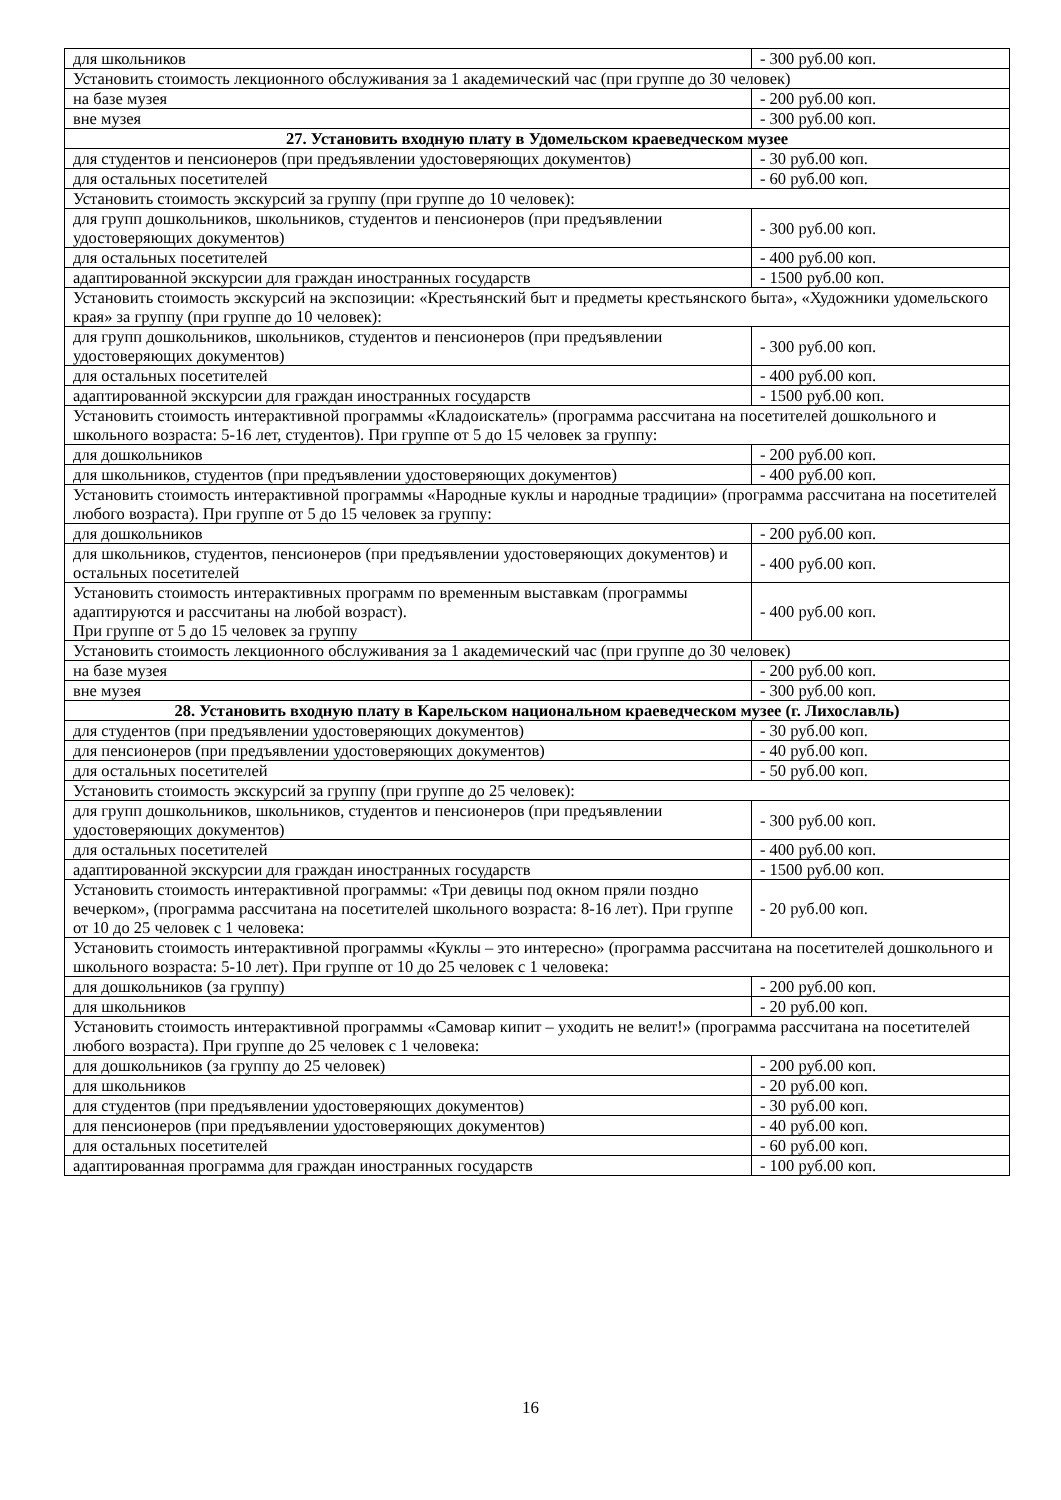| для школьников | - 300 руб.00 коп. |
| Установить стоимость лекционного обслуживания за 1 академический час (при группе до 30 человек) | |
| на базе музея | - 200 руб.00 коп. |
| вне музея | - 300 руб.00 коп. |
| 27. Установить входную плату в Удомельском краеведческом музее | |
| для студентов и пенсионеров (при предъявлении удостоверяющих документов) | - 30 руб.00 коп. |
| для остальных посетителей | - 60 руб.00 коп. |
| Установить стоимость экскурсий за группу (при группе до 10 человек): | |
| для групп дошкольников, школьников, студентов и пенсионеров (при предъявлении удостоверяющих документов) | - 300 руб.00 коп. |
| для остальных посетителей | - 400 руб.00 коп. |
| адаптированной экскурсии для граждан иностранных государств | - 1500 руб.00 коп. |
| Установить стоимость экскурсий на экспозиции: «Крестьянский быт и предметы крестьянского быта», «Художники удомельского края» за группу (при группе до 10 человек): | |
| для групп дошкольников, школьников, студентов и пенсионеров (при предъявлении удостоверяющих документов) | - 300 руб.00 коп. |
| для остальных посетителей | - 400 руб.00 коп. |
| адаптированной экскурсии для граждан иностранных государств | - 1500 руб.00 коп. |
| Установить стоимость интерактивной программы «Кладоискатель» (программа рассчитана на посетителей дошкольного и школьного возраста: 5-16 лет, студентов). При группе от 5 до 15 человек за группу: | |
| для дошкольников | - 200 руб.00 коп. |
| для школьников, студентов (при предъявлении удостоверяющих документов) | - 400 руб.00 коп. |
| Установить стоимость интерактивной программы «Народные куклы и народные традиции» (программа рассчитана на посетителей любого возраста). При группе от 5 до 15 человек за группу: | |
| для дошкольников | - 200 руб.00 коп. |
| для школьников, студентов, пенсионеров (при предъявлении удостоверяющих документов) и остальных посетителей | - 400 руб.00 коп. |
| Установить стоимость интерактивных программ по временным выставкам (программы адаптируются и рассчитаны на любой возраст). При группе от 5 до 15 человек за группу | - 400 руб.00 коп. |
| Установить стоимость лекционного обслуживания за 1 академический час (при группе до 30 человек) | |
| на базе музея | - 200 руб.00 коп. |
| вне музея | - 300 руб.00 коп. |
| 28. Установить входную плату в Карельском национальном краеведческом музее (г. Лихославль) | |
| для студентов (при предъявлении удостоверяющих документов) | - 30 руб.00 коп. |
| для пенсионеров (при предъявлении удостоверяющих документов) | - 40 руб.00 коп. |
| для остальных посетителей | - 50 руб.00 коп. |
| Установить стоимость экскурсий за группу (при группе до 25 человек): | |
| для групп дошкольников, школьников, студентов и пенсионеров (при предъявлении удостоверяющих документов) | - 300 руб.00 коп. |
| для остальных посетителей | - 400 руб.00 коп. |
| адаптированной экскурсии для граждан иностранных государств | - 1500 руб.00 коп. |
| Установить стоимость интерактивной программы: «Три девицы под окном пряли поздно вечерком», (программа рассчитана на посетителей школьного возраста: 8-16 лет). При группе от 10 до 25 человек с 1 человека: | - 20 руб.00 коп. |
| Установить стоимость интерактивной программы «Куклы – это интересно» (программа рассчитана на посетителей дошкольного и школьного возраста: 5-10 лет). При группе от 10 до 25 человек с 1 человека: | |
| для дошкольников (за группу) | - 200 руб.00 коп. |
| для школьников | - 20 руб.00 коп. |
| Установить стоимость интерактивной программы «Самовар кипит – уходить не велит!» (программа рассчитана на посетителей любого возраста). При группе до 25 человек с 1 человека: | |
| для дошкольников (за группу до 25 человек) | - 200 руб.00 коп. |
| для школьников | - 20 руб.00 коп. |
| для студентов (при предъявлении удостоверяющих документов) | - 30 руб.00 коп. |
| для пенсионеров (при предъявлении удостоверяющих документов) | - 40 руб.00 коп. |
| для остальных посетителей | - 60 руб.00 коп. |
| адаптированная программа для граждан иностранных государств | - 100 руб.00 коп. |
16